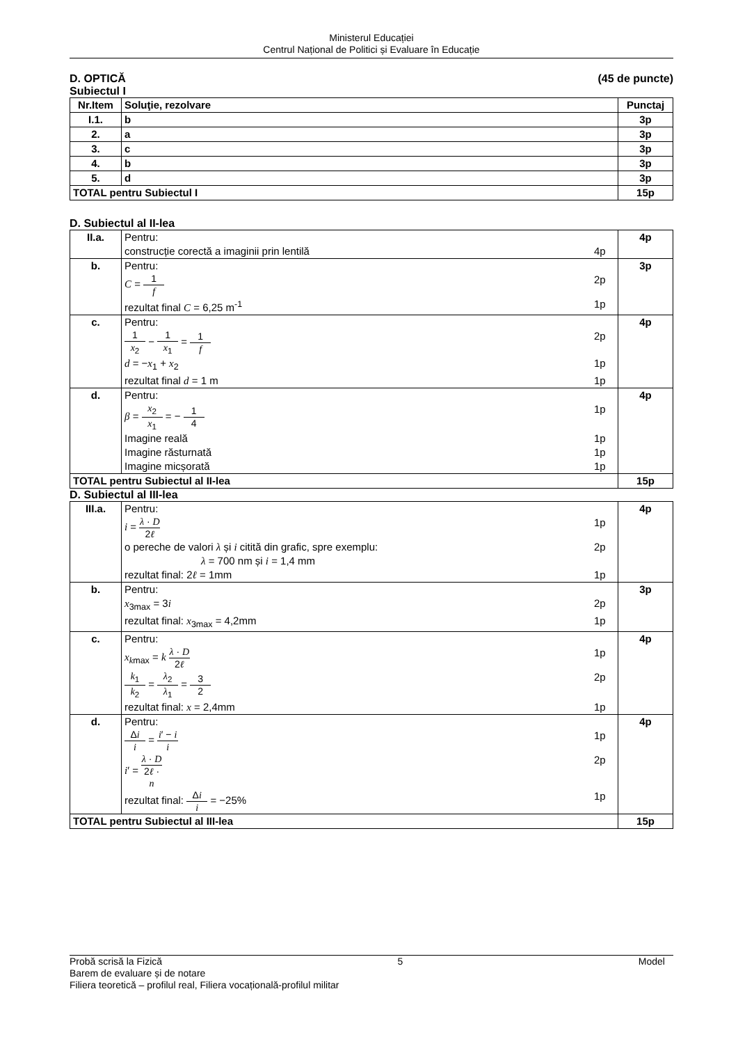Ministerul Educației
Centrul Național de Politici și Evaluare în Educație
D. OPTICĂ (45 de puncte)
Subiectul I
| Nr.Item | Soluţie, rezolvare | Punctaj |
| --- | --- | --- |
| I.1. | b | 3p |
| 2. | a | 3p |
| 3. | c | 3p |
| 4. | b | 3p |
| 5. | d | 3p |
| TOTAL pentru Subiectul I | | 15p |
D. Subiectul al II-lea
| II.a. | Pentru: construcție corectă a imaginii prin lentilă 4p | 4p |
| b. | Pentru: C = 1 f 2p rezultat final C = 6,25 m<sup>-1</sup> 1p | 3p |
| c. | Pentru: 1 x<sub>2</sub> − 1 x<sub>1</sub> = 1 f 2p d = − x<sub>1</sub> + x<sub>2</sub> 1p rezultat final d = 1 m 1p | 4p |
| d. | Pentru: β = x<sub>2</sub> x<sub>1</sub> = − 1 4 1p Imagine reală 1p Imagine răsturnată 1p Imagine micșorată 1p | 4p |
| TOTAL pentru Subiectul al II-lea | | 15p |
D. Subiectul al III-lea
| III.a. | Pentru: i = λ · D 2 ℓ 1p o pereche de valori λ și i citită din grafic, spre exemplu: λ = 700 nm și i = 1,4 mm 2p rezultat final: 2 ℓ = 1mm 1p | 4p |
| b. | Pentru: x<sub>3max</sub> = 3 i 2p rezultat final: x<sub>3max</sub> = 4,2mm 1p | 3p |
| c. | Pentru: x<sub>kmax</sub> = k λ · D 2 ℓ 1p k<sub>1</sub> k<sub>2</sub> = λ<sub>2</sub> λ<sub>1</sub> = 3 2 2p rezultat final: x = 2,4mm 1p | 4p |
| d. | Pentru: Δ i i = i ′ − i i 1p i ′ = λ · D 2 ℓ · n 2p rezultat final: Δ i i = −25% 1p | 4p |
| TOTAL pentru Subiectul al III-lea | | 15p |
Probă scrisă la Fizică 5 Model
Barem de evaluare și de notare
Filiera teoretică – profilul real, Filiera vocațională-profilul militar